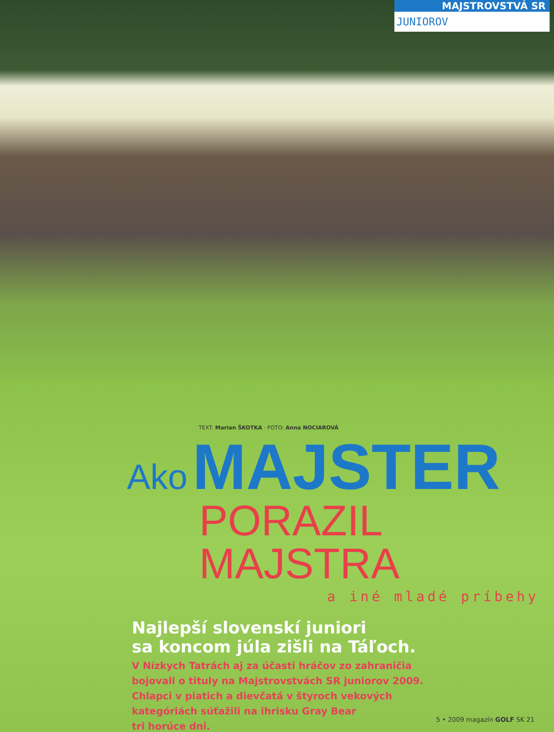MAJSTROVSTVÁ SR
JUNIOROV
TEXT: Marian ŠKOTKA · FOTO: Anna NOCIAROVÁ
Ako MAJSTER
PORAZIL MAJSTRA
a iné mladé príbehy
Najlepší slovenskí juniori
sa koncom júla zišli na Táľoch.
V Nízkych Tatrách aj za účasti hráčov zo zahraničia
bojovali o tituly na Majstrovstvách SR juniorov 2009.
Chlapci v piatich a dievčatá v štyroch vekových
kategóriách súťažili na ihrisku Gray Bear
tri horúce dni.
5 • 2009 magazín GOLF SK 21